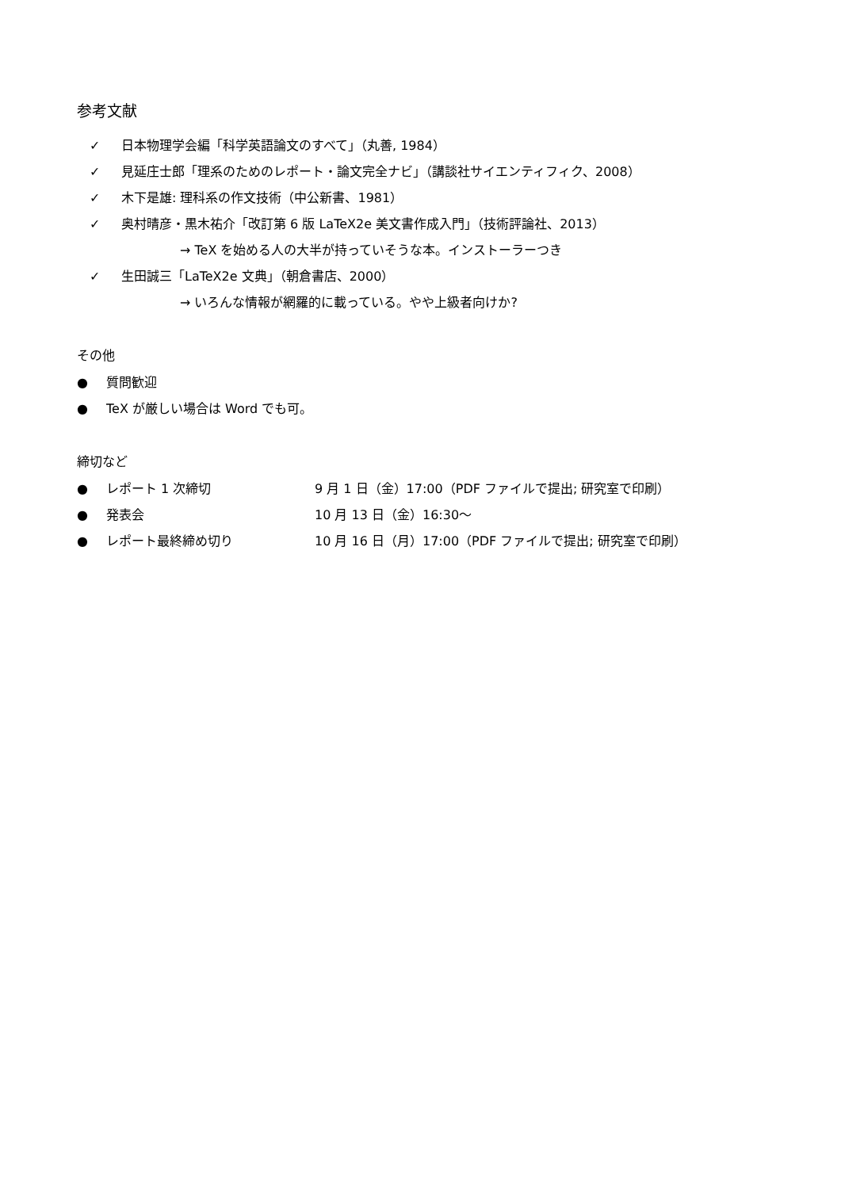参考文献
✓ 日本物理学会編「科学英語論文のすべて」（丸善, 1984）
✓ 見延庄士郎「理系のためのレポート・論文完全ナビ」（講談社サイエンティフィク、2008）
✓ 木下是雄: 理科系の作文技術（中公新書、1981）
✓ 奥村晴彦・黒木祐介「改訂第 6 版 LaTeX2e 美文書作成入門」（技術評論社、2013）
→ TeX を始める人の大半が持っていそうな本。インストーラーつき
✓ 生田誠三「LaTeX2e 文典」（朝倉書店、2000）
→ いろんな情報が網羅的に載っている。やや上級者向けか?
その他
● 質問歓迎
● TeX が厳しい場合は Word でも可。
締切など
● レポート 1 次締切 9 月 1 日（金）17:00（PDF ファイルで提出; 研究室で印刷）
● 発表会 10 月 13 日（金）16:30～
● レポート最終締め切り 10 月 16 日（月）17:00（PDF ファイルで提出; 研究室で印刷）